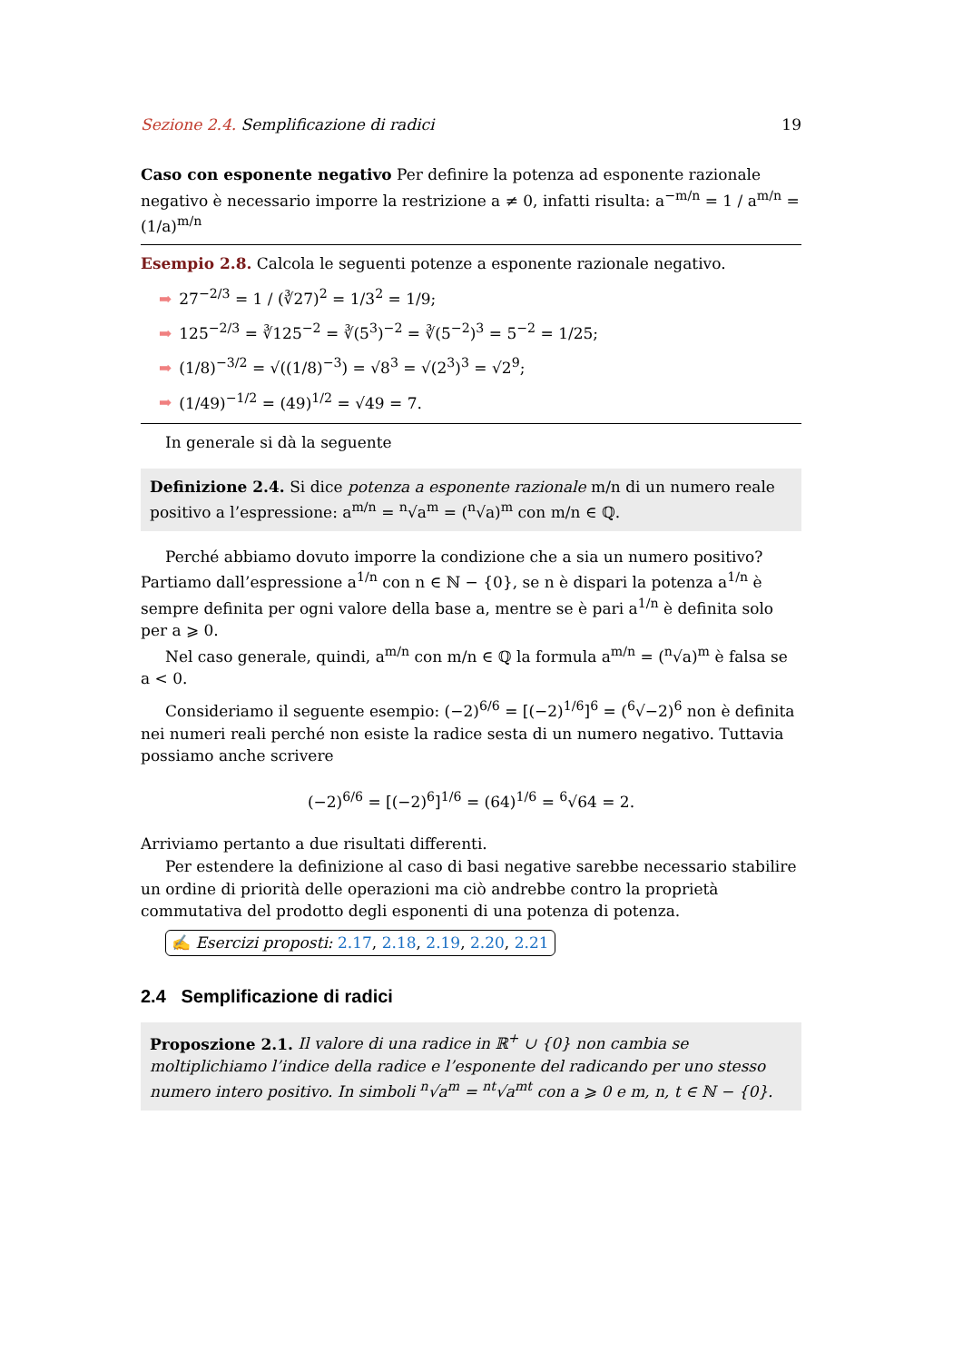Sezione 2.4. Semplificazione di radici 19
Caso con esponente negativo Per definire la potenza ad esponente razionale negativo è necessario imporre la restrizione a ≠ 0, infatti risulta: a<sup>−m/n</sup> = 1 / a<sup>m/n</sup> = (1/a)<sup>m/n</sup>
Esempio 2.8. Calcola le seguenti potenze a esponente razionale negativo.
➡ 27<sup>−2/3</sup> = 1 / (∛27)<sup>2</sup> = 1/3<sup>2</sup> = 1/9;
➡ 125<sup>−2/3</sup> = ∛125<sup>−2</sup> = ∛(5<sup>3</sup>)<sup>−2</sup> = ∛(5<sup>−2</sup>)<sup>3</sup> = 5<sup>−2</sup> = 1/25;
➡ (1/8)<sup>−3/2</sup> = √((1/8)<sup>−3</sup>) = √8<sup>3</sup> = √(2<sup>3</sup>)<sup>3</sup> = √2<sup>9</sup>;
➡ (1/49)<sup>−1/2</sup> = (49)<sup>1/2</sup> = √49 = 7.
In generale si dà la seguente
Definizione 2.4. Si dice potenza a esponente razionale m/n di un numero reale positivo a l’espressione: a<sup>m/n</sup> = <sup>n</sup>√a<sup>m</sup> = (<sup>n</sup>√a)<sup>m</sup> con m/n ∈ ℚ.
Perché abbiamo dovuto imporre la condizione che a sia un numero positivo? Partiamo dall’espressione a<sup>1/n</sup> con n ∈ ℕ − {0}, se n è dispari la potenza a<sup>1/n</sup> è sempre definita per ogni valore della base a, mentre se è pari a<sup>1/n</sup> è definita solo per a ⩾ 0.
Nel caso generale, quindi, a<sup>m/n</sup> con m/n ∈ ℚ la formula a<sup>m/n</sup> = (<sup>n</sup>√a)<sup>m</sup> è falsa se a < 0.
Consideriamo il seguente esempio: (−2)<sup>6/6</sup> = [(−2)<sup>1/6</sup>]<sup>6</sup> = (<sup>6</sup>√−2)<sup>6</sup> non è definita nei numeri reali perché non esiste la radice sesta di un numero negativo. Tuttavia possiamo anche scrivere
(−2)<sup>6/6</sup> = [(−2)<sup>6</sup>]<sup>1/6</sup> = (64)<sup>1/6</sup> = <sup>6</sup>√64 = 2.
Arriviamo pertanto a due risultati differenti.
Per estendere la definizione al caso di basi negative sarebbe necessario stabilire un ordine di priorità delle operazioni ma ciò andrebbe contro la proprietà commutativa del prodotto degli esponenti di una potenza di potenza.
✍ Esercizi proposti: 2.17, 2.18, 2.19, 2.20, 2.21
2.4 Semplificazione di radici
Proposzione 2.1. Il valore di una radice in ℝ<sup>+</sup> ∪ {0} non cambia se moltiplichiamo l’indice della radice e l’esponente del radicando per uno stesso numero intero positivo. In simboli <sup>n</sup>√a<sup>m</sup> = <sup>nt</sup>√a<sup>mt</sup> con a ⩾ 0 e m, n, t ∈ ℕ − {0}.